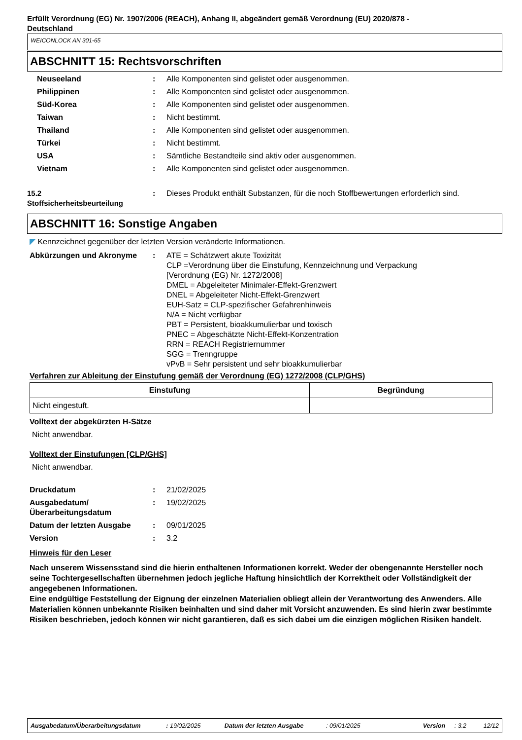Erfüllt Verordnung (EG) Nr. 1907/2006 (REACH), Anhang II, abgeändert gemäß Verordnung (EU) 2020/878 -
Deutschland
WEICONLOCK AN 301-65
ABSCHNITT 15: Rechtsvorschriften
| Neuseeland | : | Alle Komponenten sind gelistet oder ausgenommen. |
| Philippinen | : | Alle Komponenten sind gelistet oder ausgenommen. |
| Süd-Korea | : | Alle Komponenten sind gelistet oder ausgenommen. |
| Taiwan | : | Nicht bestimmt. |
| Thailand | : | Alle Komponenten sind gelistet oder ausgenommen. |
| Türkei | : | Nicht bestimmt. |
| USA | : | Sämtliche Bestandteile sind aktiv oder ausgenommen. |
| Vietnam | : | Alle Komponenten sind gelistet oder ausgenommen. |
| 15.2 Stoffsicherheitsbeurteilung | : | Dieses Produkt enthält Substanzen, für die noch Stoffbewertungen erforderlich sind. |
ABSCHNITT 16: Sonstige Angaben
◤ Kennzeichnet gegenüber der letzten Version veränderte Informationen.
| Abkürzungen und Akronyme | : | ATE = Schätzwert akute Toxizität CLP =Verordnung über die Einstufung, Kennzeichnung und Verpackung [Verordnung (EG) Nr. 1272/2008] DMEL = Abgeleiteter Minimaler-Effekt-Grenzwert DNEL = Abgeleiteter Nicht-Effekt-Grenzwert EUH-Satz = CLP-spezifischer Gefahrenhinweis N/A = Nicht verfügbar PBT = Persistent, bioakkumulierbar und toxisch PNEC = Abgeschätzte Nicht-Effekt-Konzentration RRN = REACH Registriernummer SGG = Trenngruppe vPvB = Sehr persistent und sehr bioakkumulierbar |
Verfahren zur Ableitung der Einstufung gemäß der Verordnung (EG) 1272/2008 (CLP/GHS)
| Einstufung | Begründung |
| --- | --- |
| Nicht eingestuft. | |
Volltext der abgekürzten H-Sätze
Nicht anwendbar.
Volltext der Einstufungen [CLP/GHS]
Nicht anwendbar.
| Druckdatum | : | 21/02/2025 |
| Ausgabedatum/ Überarbeitungsdatum | : | 19/02/2025 |
| Datum der letzten Ausgabe | : | 09/01/2025 |
| Version | : | 3.2 |
Hinweis für den Leser
Nach unserem Wissensstand sind die hierin enthaltenen Informationen korrekt. Weder der obengenannte Hersteller noch seine Tochtergesellschaften übernehmen jedoch jegliche Haftung hinsichtlich der Korrektheit oder Vollständigkeit der angegebenen Informationen.
Eine endgültige Feststellung der Eignung der einzelnen Materialien obliegt allein der Verantwortung des Anwenders. Alle Materialien können unbekannte Risiken beinhalten und sind daher mit Vorsicht anzuwenden. Es sind hierin zwar bestimmte Risiken beschrieben, jedoch können wir nicht garantieren, daß es sich dabei um die einzigen möglichen Risiken handelt.
Ausgabedatum/Überarbeitungsdatum: 19/02/2025 Datum der letzten Ausgabe: 09/01/2025 Version: 3.2 12/12